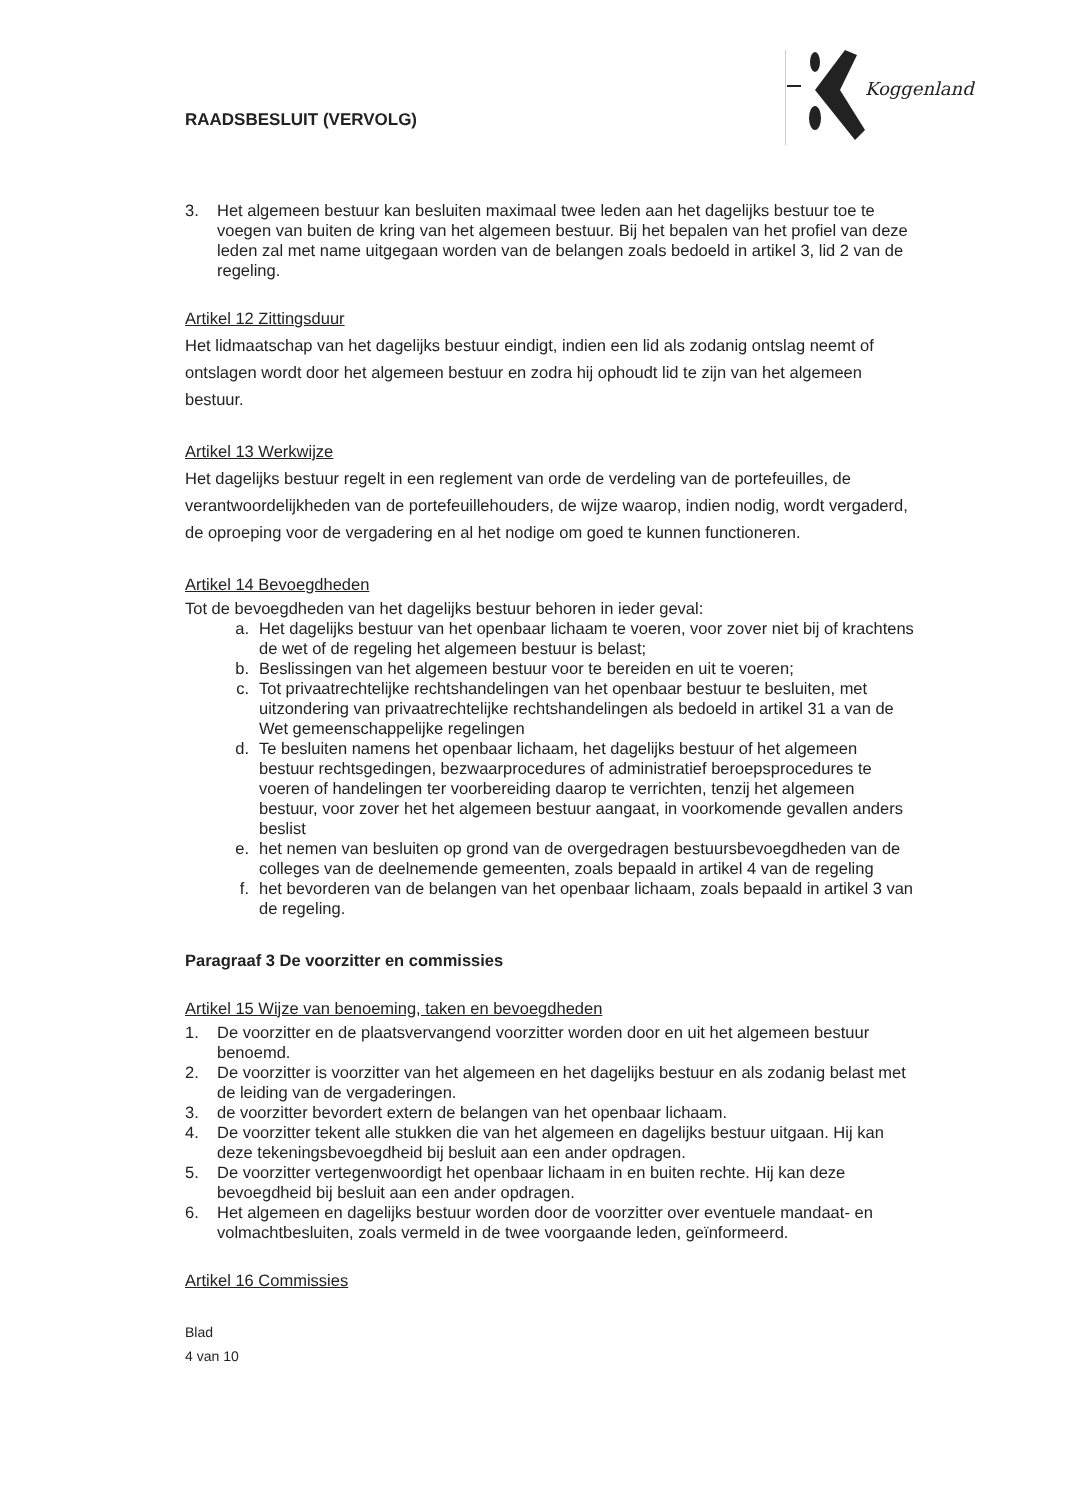Koggenland
RAADSBESLUIT (VERVOLG)
3. Het algemeen bestuur kan besluiten maximaal twee leden aan het dagelijks bestuur toe te voegen van buiten de kring van het algemeen bestuur. Bij het bepalen van het profiel van deze leden zal met name uitgegaan worden van de belangen zoals bedoeld in artikel 3, lid 2 van de regeling.
Artikel 12 Zittingsduur
Het lidmaatschap van het dagelijks bestuur eindigt, indien een lid als zodanig ontslag neemt of ontslagen wordt door het algemeen bestuur en zodra hij ophoudt lid te zijn van het algemeen bestuur.
Artikel 13 Werkwijze
Het dagelijks bestuur regelt in een reglement van orde de verdeling van de portefeuilles, de verantwoordelijkheden van de portefeuillehouders, de wijze waarop, indien nodig, wordt vergaderd, de oproeping voor de vergadering en al het nodige om goed te kunnen functioneren.
Artikel 14 Bevoegdheden
Tot de bevoegdheden van het dagelijks bestuur behoren in ieder geval:
a. Het dagelijks bestuur van het openbaar lichaam te voeren, voor zover niet bij of krachtens de wet of de regeling het algemeen bestuur is belast;
b. Beslissingen van het algemeen bestuur voor te bereiden en uit te voeren;
c. Tot privaatrechtelijke rechtshandelingen van het openbaar bestuur te besluiten, met uitzondering van privaatrechtelijke rechtshandelingen als bedoeld in artikel 31 a van de Wet gemeenschappelijke regelingen
d. Te besluiten namens het openbaar lichaam, het dagelijks bestuur of het algemeen bestuur rechtsgedingen, bezwaarprocedures of administratief beroepsprocedures te voeren of handelingen ter voorbereiding daarop te verrichten, tenzij het algemeen bestuur, voor zover het het algemeen bestuur aangaat, in voorkomende gevallen anders beslist
e. het nemen van besluiten op grond van de overgedragen bestuursbevoegdheden van de colleges van de deelnemende gemeenten, zoals bepaald in artikel 4 van de regeling
f. het bevorderen van de belangen van het openbaar lichaam, zoals bepaald in artikel 3 van de regeling.
Paragraaf 3 De voorzitter en commissies
Artikel 15 Wijze van benoeming, taken en bevoegdheden
1. De voorzitter en de plaatsvervangend voorzitter worden door en uit het algemeen bestuur benoemd.
2. De voorzitter is voorzitter van het algemeen en het dagelijks bestuur en als zodanig belast met de leiding van de vergaderingen.
3. de voorzitter bevordert extern de belangen van het openbaar lichaam.
4. De voorzitter tekent alle stukken die van het algemeen en dagelijks bestuur uitgaan. Hij kan deze tekeningsbevoegdheid bij besluit aan een ander opdragen.
5. De voorzitter vertegenwoordigt het openbaar lichaam in en buiten rechte. Hij kan deze bevoegdheid bij besluit aan een ander opdragen.
6. Het algemeen en dagelijks bestuur worden door de voorzitter over eventuele mandaat- en volmachtbesluiten, zoals vermeld in de twee voorgaande leden, geïnformeerd.
Artikel 16 Commissies
Blad
4 van 10